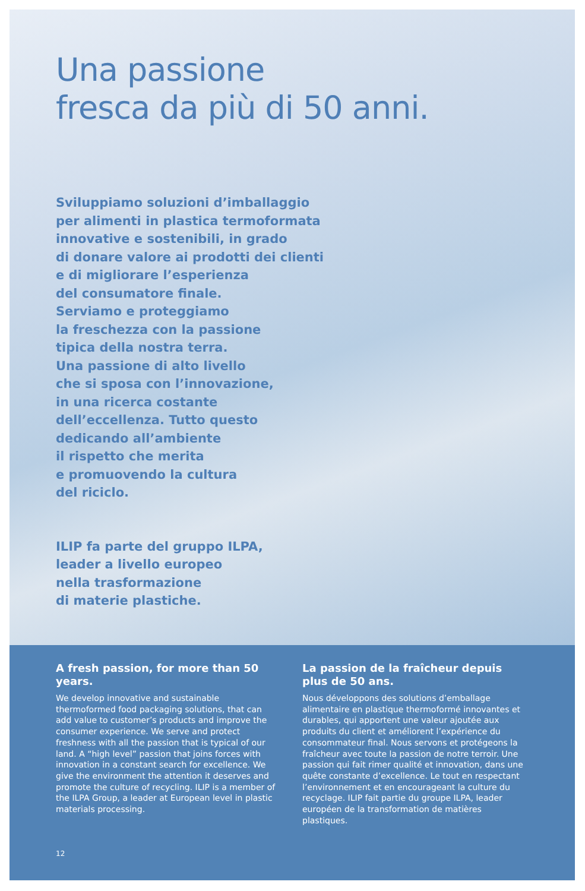Una passione
fresca da più di 50 anni.
Sviluppiamo soluzioni d’imballaggio
per alimenti in plastica termoformata
innovative e sostenibili, in grado
di donare valore ai prodotti dei clienti
e di migliorare l’esperienza
del consumatore finale.
Serviamo e proteggiamo
la freschezza con la passione
tipica della nostra terra.
Una passione di alto livello
che si sposa con l’innovazione,
in una ricerca costante
dell’eccellenza. Tutto questo
dedicando all’ambiente
il rispetto che merita
e promuovendo la cultura
del riciclo.
ILIP fa parte del gruppo ILPA,
leader a livello europeo
nella trasformazione
di materie plastiche.
A fresh passion, for more than 50 years.
We develop innovative and sustainable thermoformed food packaging solutions, that can add value to customer’s products and improve the consumer experience. We serve and protect freshness with all the passion that is typical of our land. A “high level” passion that joins forces with innovation in a constant search for excellence. We give the environment the attention it deserves and promote the culture of recycling. ILIP is a member of the ILPA Group, a leader at European level in plastic materials processing.
12
La passion de la fraîcheur depuis plus de 50 ans.
Nous développons des solutions d’emballage alimentaire en plastique thermoformé innovantes et durables, qui apportent une valeur ajoutée aux produits du client et améliorent l’expérience du consommateur final. Nous servons et protégeons la fraîcheur avec toute la passion de notre terroir. Une passion qui fait rimer qualité et innovation, dans une quête constante d’excellence. Le tout en respectant l’environnement et en encourageant la culture du recyclage. ILIP fait partie du groupe ILPA, leader européen de la transformation de matières plastiques.